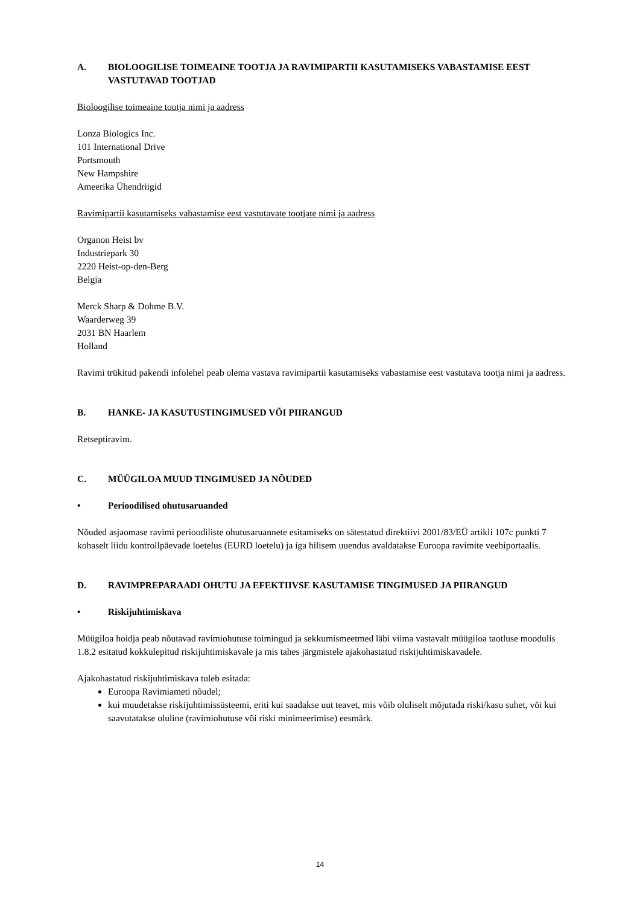A. BIOLOOGILISE TOIMEAINE TOOTJA JA RAVIMIPARTII KASUTAMISEKS VABASTAMISE EEST VASTUTAVAD TOOTJAD
Bioloogilise toimeaine tootja nimi ja aadress
Lonza Biologics Inc.
101 International Drive
Portsmouth
New Hampshire
Ameerika Ühendriigid
Ravimipartii kasutamiseks vabastamise eest vastutavate tootjate nimi ja aadress
Organon Heist bv
Industriepark 30
2220 Heist-op-den-Berg
Belgia
Merck Sharp & Dohme B.V.
Waarderweg 39
2031 BN Haarlem
Holland
Ravimi trükitud pakendi infolehel peab olema vastava ravimipartii kasutamiseks vabastamise eest vastutava tootja nimi ja aadress.
B. HANKE- JA KASUTUSTINGIMUSED VÕI PIIRANGUD
Retseptiravim.
C. MÜÜGILOA MUUD TINGIMUSED JA NÕUDED
• Perioodilised ohutusaruanded
Nõuded asjaomase ravimi perioodiliste ohutusaruannete esitamiseks on sätestatud direktiivi 2001/83/EÜ artikli 107c punkti 7 kohaselt liidu kontrollpäevade loetelus (EURD loetelu) ja iga hilisem uuendus avaldatakse Euroopa ravimite veebiportaalis.
D. RAVIMPREPARAADI OHUTU JA EFEKTIIVSE KASUTAMISE TINGIMUSED JA PIIRANGUD
• Riskijuhtimiskava
Müügiloa hoidja peab nõutavad ravimiohutuse toimingud ja sekkumismeetmed läbi viima vastavalt müügiloa taotluse moodulis 1.8.2 esitatud kokkulepitud riskijuhtimiskavale ja mis tahes järgmistele ajakohastatud riskijuhtimiskavadele.
Ajakohastatud riskijuhtimiskava tuleb esitada:
Euroopa Ravimiameti nõudel;
kui muudetakse riskijuhtimissüsteemi, eriti kui saadakse uut teavet, mis võib oluliselt mõjutada riski/kasu suhet, või kui saavutatakse oluline (ravimiohutuse või riski minimeerimise) eesmärk.
14